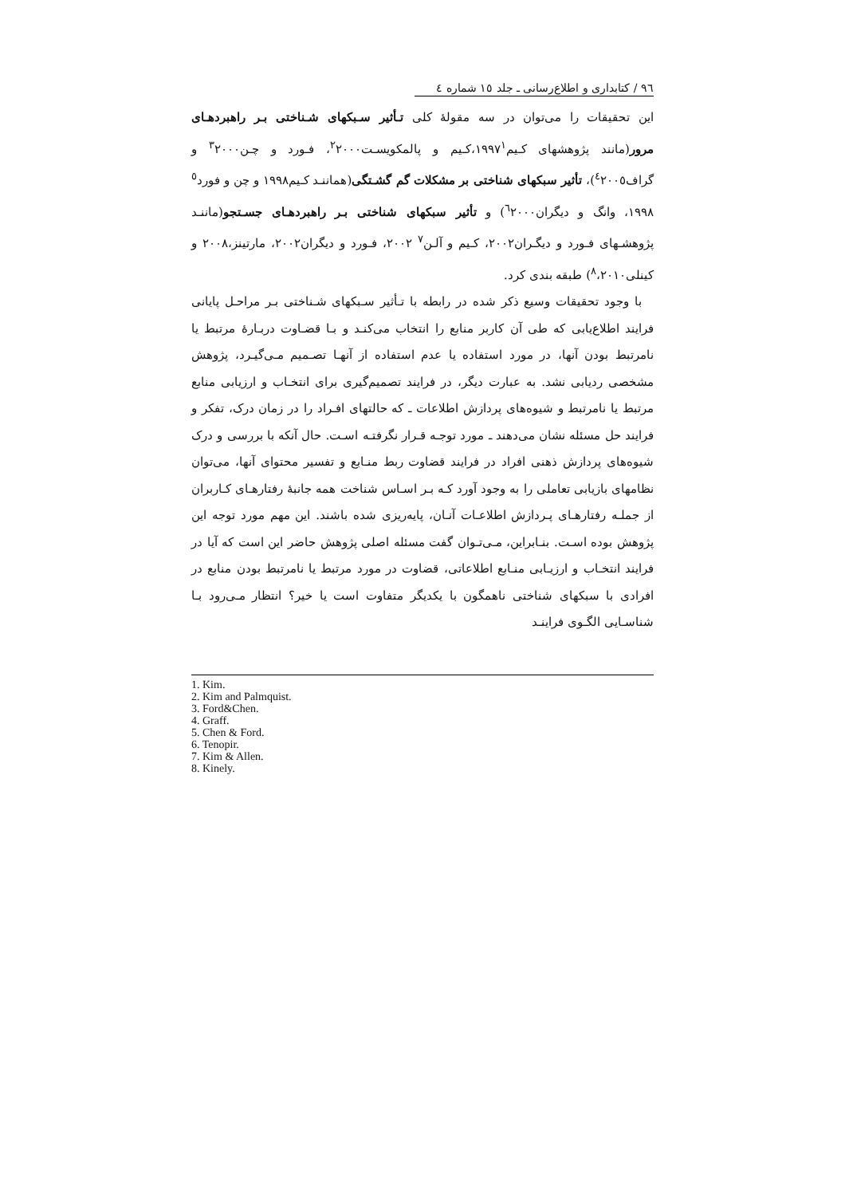٩٦ / کتابداری و اطلاع‌رسانی ـ جلد ١٥ شماره ٤
این تحقیقات را می‌توان در سه مقولهٔ کلی تـأثیر سـبکهای شـناختی بـر راهبردهـای مرور(مانند پژوهشهای کـیم١٩٩٧<sup>١</sup>،کـیم و پالمکویسـت<sup>٢</sup>٢٠٠٠، فـورد و چـن<sup>٣</sup>٢٠٠٠ و گراف<sup>٤</sup>٢٠٠٥)، تأثیر سبکهای شناختی بر مشکلات گم گشـتگی(هماننـد کـیم١٩٩٨ و چن و فورد<sup>٥</sup> ١٩٩٨، وانگ و دیگران<sup>٦</sup>٢٠٠٠) و تأثیر سبکهای شناختی بـر راهبردهـای جسـتجو(ماننـد پژوهشـهای فـورد و دیگـران٢٠٠٢، کـیم و آلـن<sup>٧</sup> ٢٠٠٢، فـورد و دیگران٢٠٠٢، مارتینز،٢٠٠٨ و کینلی<sup>٨</sup>،٢٠١٠) طبقه بندی کرد.
با وجود تحقیقات وسیع ذکر شده در رابطه با تـأثیر سـبکهای شـناختی بـر مراحـل پایانی فرایند اطلاع‌یابی که طی آن کاربر منابع را انتخاب می‌کنـد و بـا قضـاوت دربـارهٔ مرتبط یا نامرتبط بودن آنها، در مورد استفاده یا عدم استفاده از آنهـا تصـمیم مـی‌گیـرد، پژوهش مشخصی ردیابی نشد. به عبارت دیگر، در فرایند تصمیم‌گیری برای انتخـاب و ارزیابی منابع مرتبط یا نامرتبط و شیوه‌های پردازش اطلاعات ـ که حالتهای افـراد را در زمان درک، تفکر و فرایند حل مسئله نشان می‌دهند ـ مورد توجـه قـرار نگرفتـه اسـت. حال آنکه با بررسی و درک شیوه‌های پردازش ذهنی افراد در فرایند قضاوت ربط منـابع و تفسیر محتوای آنها، می‌توان نظامهای بازیابی تعاملی را به وجود آورد کـه بـر اسـاس شناخت همه جانبهٔ رفتارهـای کـاربران از جملـه رفتارهـای پـردازش اطلاعـات آنـان، پایه‌ریزی شده باشند. این مهم مورد توجه این پژوهش بوده اسـت. بنـابراین، مـی‌تـوان گفت مسئله اصلی پژوهش حاضر این است که آیا در فرایند انتخـاب و ارزیـابی منـابع اطلاعاتی، قضاوت در مورد مرتبط یا نامرتبط بودن منابع در افرادی با سبکهای شناختی ناهمگون با یکدیگر متفاوت است یا خیر؟ انتظار مـی‌رود بـا شناسـایی الگـوی فراینـد
1. Kim.
2. Kim and Palmquist.
3. Ford&Chen.
4. Graff.
5. Chen & Ford.
6. Tenopir.
7. Kim & Allen.
8. Kinely.